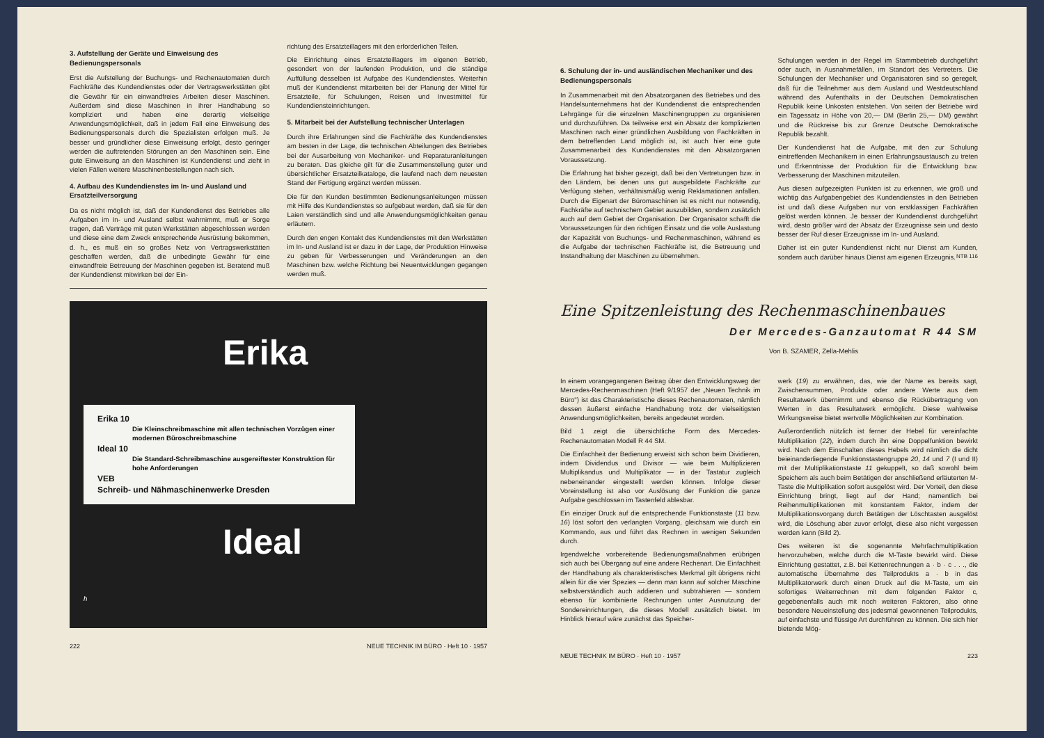3. Aufstellung der Geräte und Einweisung des Bedienungspersonals
Erst die Aufstellung der Buchungs- und Rechenautomaten durch Fachkräfte des Kundendienstes oder der Vertragswerkstätten gibt die Gewähr für ein einwandfreies Arbeiten dieser Maschinen. Außerdem sind diese Maschinen in ihrer Handhabung so kompliziert und haben eine derartig vielseitige Anwendungsmöglichkeit, daß in jedem Fall eine Einweisung des Bedienungspersonals durch die Spezialisten erfolgen muß. Je besser und gründlicher diese Einweisung erfolgt, desto geringer werden die auftretenden Störungen an den Maschinen sein. Eine gute Einweisung an den Maschinen ist Kundendienst und zieht in vielen Fällen weitere Maschinenbestellungen nach sich.
4. Aufbau des Kundendienstes im In- und Ausland und Ersatzteilversorgung
Da es nicht möglich ist, daß der Kundendienst des Betriebes alle Aufgaben im In- und Ausland selbst wahrnimmt, muß er Sorge tragen, daß Verträge mit guten Werkstätten abgeschlossen werden und diese eine dem Zweck entsprechende Ausrüstung bekommen, d. h., es muß ein so großes Netz von Vertragswerkstätten geschaffen werden, daß die unbedingte Gewähr für eine einwandfreie Betreuung der Maschinen gegeben ist. Beratend muß der Kundendienst mitwirken bei der Ein-
richtung des Ersatzteillagers mit den erforderlichen Teilen.
Die Einrichtung eines Ersatzteillagers im eigenen Betrieb, gesondert von der laufenden Produktion, und die ständige Auffüllung desselben ist Aufgabe des Kundendienstes. Weiterhin muß der Kundendienst mitarbeiten bei der Planung der Mittel für Ersatzteile, für Schulungen, Reisen und Investmittel für Kundendiensteinrichtungen.
5. Mitarbeit bei der Aufstellung technischer Unterlagen
Durch ihre Erfahrungen sind die Fachkräfte des Kundendienstes am besten in der Lage, die technischen Abteilungen des Betriebes bei der Ausarbeitung von Mechaniker- und Reparaturanleitungen zu beraten. Das gleiche gilt für die Zusammenstellung guter und übersichtlicher Ersatzteilkataloge, die laufend nach dem neuesten Stand der Fertigung ergänzt werden müssen.
Die für den Kunden bestimmten Bedienungsanleitungen müssen mit Hilfe des Kundendienstes so aufgebaut werden, daß sie für den Laien verständlich sind und alle Anwendungsmöglichkeiten genau erläutern.
Durch den engen Kontakt des Kundendienstes mit den Werkstätten im In- und Ausland ist er dazu in der Lage, der Produktion Hinweise zu geben für Verbesserungen und Veränderungen an den Maschinen bzw. welche Richtung bei Neuentwicklungen gegangen werden muß.
Erika
Erika 10
Die Kleinschreibmaschine mit allen technischen Vorzügen einer modernen Büroschreibmaschine
Ideal 10
Die Standard-Schreibmaschine ausgereiftester Konstruktion für hohe Anforderungen
VEB
Schreib- und Nähmaschinenwerke Dresden
Ideal
h
222 NEUE TECHNIK IM BÜRO · Heft 10 · 1957
6. Schulung der in- und ausländischen Mechaniker und des Bedienungspersonals
In Zusammenarbeit mit den Absatzorganen des Betriebes und des Handelsunternehmens hat der Kundendienst die entsprechenden Lehrgänge für die einzelnen Maschinengruppen zu organisieren und durchzuführen. Da teilweise erst ein Absatz der komplizierten Maschinen nach einer gründlichen Ausbildung von Fachkräften in dem betreffenden Land möglich ist, ist auch hier eine gute Zusammenarbeit des Kundendienstes mit den Absatzorganen Voraussetzung.
Die Erfahrung hat bisher gezeigt, daß bei den Vertretungen bzw. in den Ländern, bei denen uns gut ausgebildete Fachkräfte zur Verfügung stehen, verhältnismäßig wenig Reklamationen anfallen. Durch die Eigenart der Büromaschinen ist es nicht nur notwendig, Fachkräfte auf technischem Gebiet auszubilden, sondern zusätzlich auch auf dem Gebiet der Organisation. Der Organisator schafft die Voraussetzungen für den richtigen Einsatz und die volle Auslastung der Kapazität von Buchungs- und Rechenmaschinen, während es die Aufgabe der technischen Fachkräfte ist, die Betreuung und Instandhaltung der Maschinen zu übernehmen.
Schulungen werden in der Regel im Stammbetrieb durchgeführt oder auch, in Ausnahmefällen, im Standort des Vertreters. Die Schulungen der Mechaniker und Organisatoren sind so geregelt, daß für die Teilnehmer aus dem Ausland und Westdeutschland während des Aufenthalts in der Deutschen Demokratischen Republik keine Unkosten entstehen. Von seiten der Betriebe wird ein Tagessatz in Höhe von 20,— DM (Berlin 25,— DM) gewährt und die Rückreise bis zur Grenze Deutsche Demokratische Republik bezahlt.
Der Kundendienst hat die Aufgabe, mit den zur Schulung eintreffenden Mechanikern in einen Erfahrungsaustausch zu treten und Erkenntnisse der Produktion für die Entwicklung bzw. Verbesserung der Maschinen mitzuteilen.
Aus diesen aufgezeigten Punkten ist zu erkennen, wie groß und wichtig das Aufgabengebiet des Kundendienstes in den Betrieben ist und daß diese Aufgaben nur von erstklassigen Fachkräften gelöst werden können. Je besser der Kundendienst durchgeführt wird, desto größer wird der Absatz der Erzeugnisse sein und desto besser der Ruf dieser Erzeugnisse im In- und Ausland.
Daher ist ein guter Kundendienst nicht nur Dienst am Kunden, sondern auch darüber hinaus Dienst am eigenen Erzeugnis. NTB 116
Eine Spitzenleistung des Rechenmaschinenbaues
Der Mercedes-Ganzautomat R 44 SM
Von B. SZAMER, Zella-Mehlis
In einem vorangegangenen Beitrag über den Entwicklungsweg der Mercedes-Rechenmaschinen (Heft 9/1957 der „Neuen Technik im Büro") ist das Charakteristische dieses Rechenautomaten, nämlich dessen äußerst einfache Handhabung trotz der vielseitigsten Anwendungsmöglichkeiten, bereits angedeutet worden.
Bild 1 zeigt die übersichtliche Form des Mercedes-Rechenautomaten Modell R 44 SM.
Die Einfachheit der Bedienung erweist sich schon beim Dividieren, indem Dividendus und Divisor — wie beim Multiplizieren Multiplikandus und Multiplikator — in der Tastatur zugleich nebeneinander eingestellt werden können. Infolge dieser Voreinstellung ist also vor Auslösung der Funktion die ganze Aufgabe geschlossen im Tastenfeld ablesbar.
Ein einziger Druck auf die entsprechende Funktionstaste (11 bzw. 16) löst sofort den verlangten Vorgang, gleichsam wie durch ein Kommando, aus und führt das Rechnen in wenigen Sekunden durch.
Irgendwelche vorbereitende Bedienungsmaßnahmen erübrigen sich auch bei Übergang auf eine andere Rechenart. Die Einfachheit der Handhabung als charakteristisches Merkmal gilt übrigens nicht allein für die vier Spezies — denn man kann auf solcher Maschine selbstverständlich auch addieren und subtrahieren — sondern ebenso für kombinierte Rechnungen unter Ausnutzung der Sondereinrichtungen, die dieses Modell zusätzlich bietet. Im Hinblick hierauf wäre zunächst das Speicher-
werk (19) zu erwähnen, das, wie der Name es bereits sagt, Zwischensummen, Produkte oder andere Werte aus dem Resultatwerk übernimmt und ebenso die Rückübertragung von Werten in das Resultatwerk ermöglicht. Diese wahlweise Wirkungsweise bietet wertvolle Möglichkeiten zur Kombination.
Außerordentlich nützlich ist ferner der Hebel für vereinfachte Multiplikation (22), indem durch ihn eine Doppelfunktion bewirkt wird. Nach dem Einschalten dieses Hebels wird nämlich die dicht beieinanderliegende Funktionstastengruppe 20, 14 und 7 (I und II) mit der Multiplikationstaste 11 gekuppelt, so daß sowohl beim Speichern als auch beim Betätigen der anschließend erläuterten M-Taste die Multiplikation sofort ausgelöst wird. Der Vorteil, den diese Einrichtung bringt, liegt auf der Hand; namentlich bei Reihenmultiplikationen mit konstantem Faktor, indem der Multiplikationsvorgang durch Betätigen der Löschtasten ausgelöst wird, die Löschung aber zuvor erfolgt, diese also nicht vergessen werden kann (Bild 2).
Des weiteren ist die sogenannte Mehrfachmultiplikation hervorzuheben, welche durch die M-Taste bewirkt wird. Diese Einrichtung gestattet, z.B. bei Kettenrechnungen a · b · c . . ., die automatische Übernahme des Teilprodukts a · b in das Multiplikatorwerk durch einen Druck auf die M-Taste, um ein sofortiges Weiterrechnen mit dem folgenden Faktor c, gegebenenfalls auch mit noch weiteren Faktoren, also ohne besondere Neueinstellung des jedesmal gewonnenen Teilprodukts, auf einfachste und flüssige Art durchführen zu können. Die sich hier bietende Mög-
NEUE TECHNIK IM BÜRO · Heft 10 · 1957 223